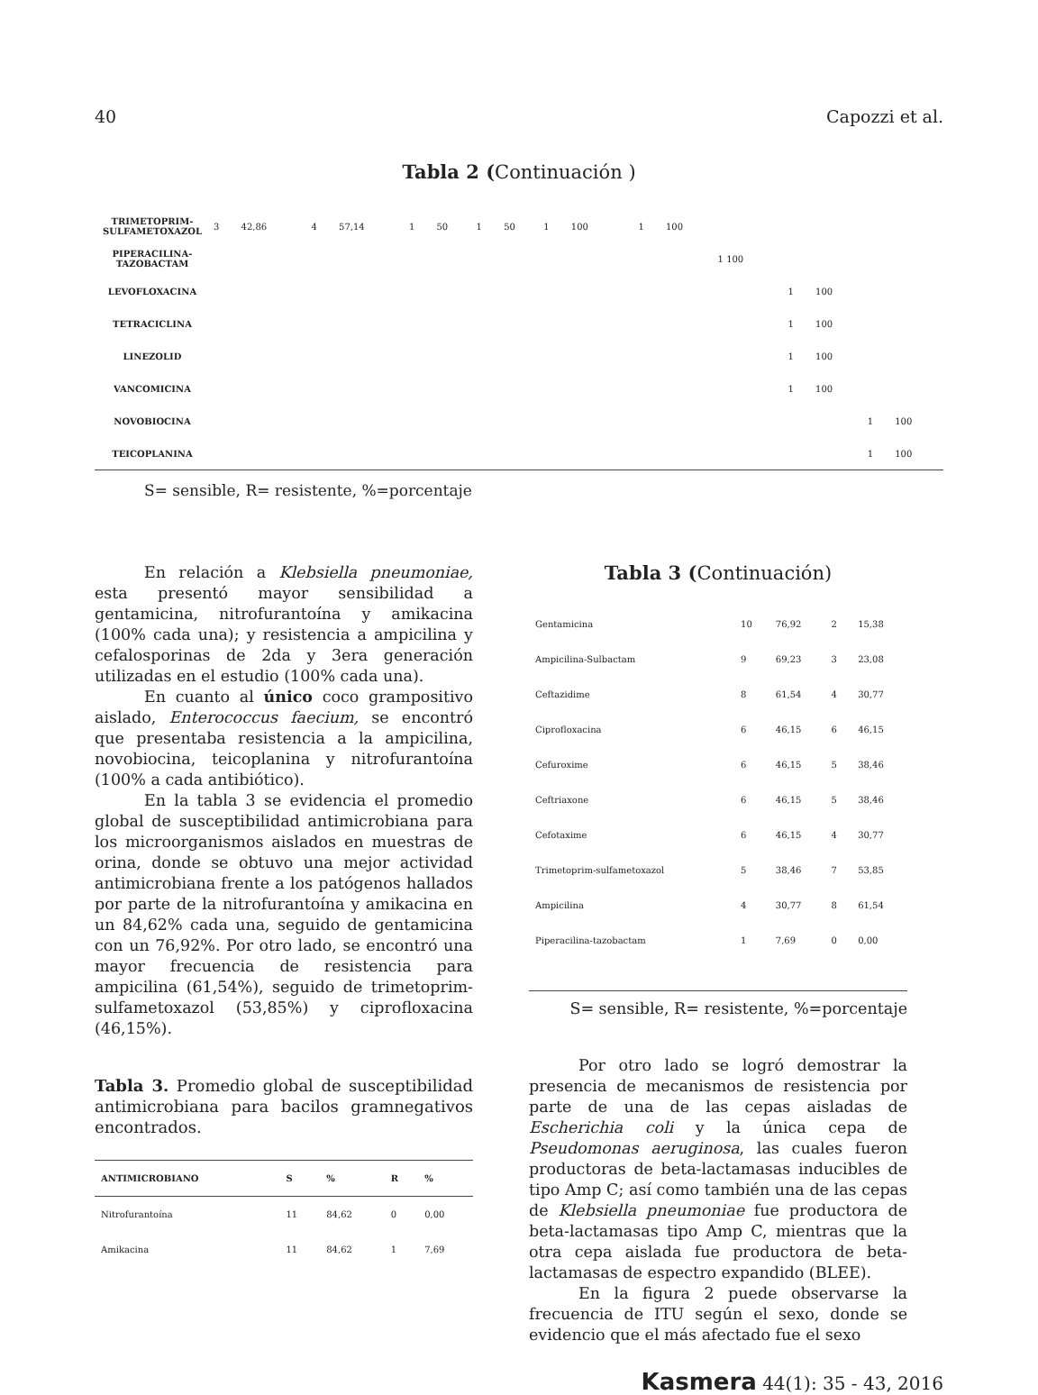40 Capozzi et al.
Tabla 2 (Continuación )
| TRIMETOPRIM-SULFAMETOXAZOL | 3 | 42,86 | 4 | 57,14 | 1 | 50 | 1 | 50 | 1 | 100 | | 1 | 100 | | | | | |
| PIPERACILINA-TAZOBACTAM | | | | | | | | | | | | | | 1 100 | | | | |
| LEVOFLOXACINA | | | | | | | | | | | | | | | 1 | 100 | | |
| TETRACICLINA | | | | | | | | | | | | | | | 1 | 100 | | |
| LINEZOLID | | | | | | | | | | | | | | | 1 | 100 | | |
| VANCOMICINA | | | | | | | | | | | | | | | 1 | 100 | | |
| NOVOBIOCINA | | | | | | | | | | | | | | | | | 1 | 100 |
| TEICOPLANINA | | | | | | | | | | | | | | | | | 1 | 100 |
S= sensible, R= resistente, %=porcentaje
En relación a Klebsiella pneumoniae, esta presentó mayor sensibilidad a gentamicina, nitrofurantoína y amikacina (100% cada una); y resistencia a ampicilina y cefalosporinas de 2da y 3era generación utilizadas en el estudio (100% cada una).
En cuanto al único coco grampositivo aislado, Enterococcus faecium, se encontró que presentaba resistencia a la ampicilina, novobiocina, teicoplanina y nitrofurantoína (100% a cada antibiótico).
En la tabla 3 se evidencia el promedio global de susceptibilidad antimicrobiana para los microorganismos aislados en muestras de orina, donde se obtuvo una mejor actividad antimicrobiana frente a los patógenos hallados por parte de la nitrofurantoína y amikacina en un 84,62% cada una, seguido de gentamicina con un 76,92%. Por otro lado, se encontró una mayor frecuencia de resistencia para ampicilina (61,54%), seguido de trimetoprim-sulfametoxazol (53,85%) y ciprofloxacina (46,15%).
Tabla 3. Promedio global de susceptibilidad antimicrobiana para bacilos gramnegativos encontrados.
| ANTIMICROBIANO | S | % | R | % |
| --- | --- | --- | --- | --- |
| Nitrofurantoína | 11 | 84,62 | 0 | 0,00 |
| Amikacina | 11 | 84,62 | 1 | 7,69 |
Tabla 3 (Continuación)
| Gentamicina | 10 | 76,92 | 2 | 15,38 |
| Ampicilina-Sulbactam | 9 | 69,23 | 3 | 23,08 |
| Ceftazidime | 8 | 61,54 | 4 | 30,77 |
| Ciprofloxacina | 6 | 46,15 | 6 | 46,15 |
| Cefuroxime | 6 | 46,15 | 5 | 38,46 |
| Ceftriaxone | 6 | 46,15 | 5 | 38,46 |
| Cefotaxime | 6 | 46,15 | 4 | 30,77 |
| Trimetoprim-sulfametoxazol | 5 | 38,46 | 7 | 53,85 |
| Ampicilina | 4 | 30,77 | 8 | 61,54 |
| Piperacilina-tazobactam | 1 | 7,69 | 0 | 0,00 |
S= sensible, R= resistente, %=porcentaje
Por otro lado se logró demostrar la presencia de mecanismos de resistencia por parte de una de las cepas aisladas de Escherichia coli y la única cepa de Pseudomonas aeruginosa, las cuales fueron productoras de beta-lactamasas inducibles de tipo Amp C; así como también una de las cepas de Klebsiella pneumoniae fue productora de beta-lactamasas tipo Amp C, mientras que la otra cepa aislada fue productora de beta-lactamasas de espectro expandido (BLEE).
En la figura 2 puede observarse la frecuencia de ITU según el sexo, donde se evidencio que el más afectado fue el sexo
Kasmera 44(1): 35 - 43, 2016